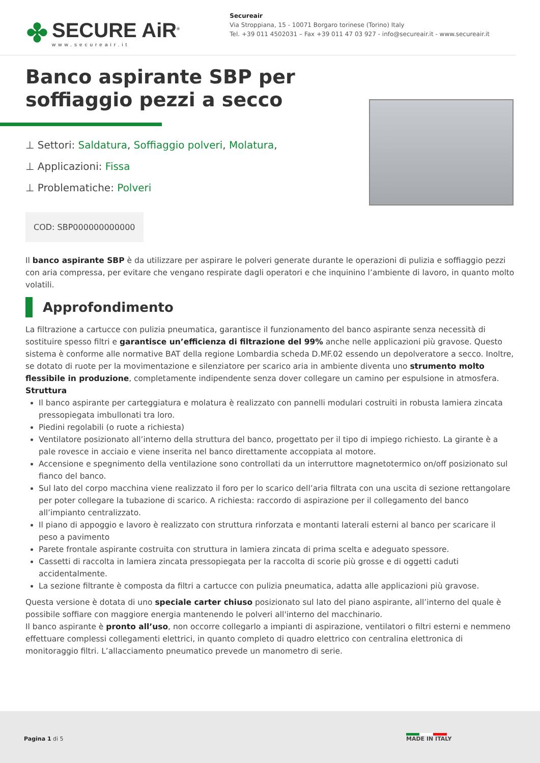✤
SECURE AiR<sup>®</sup>
www.secureair.it
Secureair
Via Stroppiana, 15 - 10071 Borgaro torinese (Torino) Italy
Tel. +39 011 4502031 – Fax +39 011 47 03 927 - info@secureair.it - www.secureair.it
Banco aspirante SBP per soffiaggio pezzi a secco
⊥ Settori: Saldatura, Soffiaggio polveri, Molatura,
⊥ Applicazioni: Fissa
⊥ Problematiche: Polveri
COD: SBP000000000000
Il banco aspirante SBP è da utilizzare per aspirare le polveri generate durante le operazioni di pulizia e soffiaggio pezzi con aria compressa, per evitare che vengano respirate dagli operatori e che inquinino l’ambiente di lavoro, in quanto molto volatili.
Approfondimento
La filtrazione a cartucce con pulizia pneumatica, garantisce il funzionamento del banco aspirante senza necessità di sostituire spesso filtri e garantisce un’efficienza di filtrazione del 99% anche nelle applicazioni più gravose. Questo sistema è conforme alle normative BAT della regione Lombardia scheda D.MF.02 essendo un depolveratore a secco. Inoltre, se dotato di ruote per la movimentazione e silenziatore per scarico aria in ambiente diventa uno strumento molto flessibile in produzione, completamente indipendente senza dover collegare un camino per espulsione in atmosfera.
Struttura
Il banco aspirante per carteggiatura e molatura è realizzato con pannelli modulari costruiti in robusta lamiera zincata pressopiegata imbullonati tra loro.
Piedini regolabili (o ruote a richiesta)
Ventilatore posizionato all’interno della struttura del banco, progettato per il tipo di impiego richiesto. La girante è a pale rovesce in acciaio e viene inserita nel banco direttamente accoppiata al motore.
Accensione e spegnimento della ventilazione sono controllati da un interruttore magnetotermico on/off posizionato sul fianco del banco.
Sul lato del corpo macchina viene realizzato il foro per lo scarico dell’aria filtrata con una uscita di sezione rettangolare per poter collegare la tubazione di scarico. A richiesta: raccordo di aspirazione per il collegamento del banco all’impianto centralizzato.
Il piano di appoggio e lavoro è realizzato con struttura rinforzata e montanti laterali esterni al banco per scaricare il peso a pavimento
Parete frontale aspirante costruita con struttura in lamiera zincata di prima scelta e adeguato spessore.
Cassetti di raccolta in lamiera zincata pressopiegata per la raccolta di scorie più grosse e di oggetti caduti accidentalmente.
La sezione filtrante è composta da filtri a cartucce con pulizia pneumatica, adatta alle applicazioni più gravose.
Questa versione è dotata di uno speciale carter chiuso posizionato sul lato del piano aspirante, all’interno del quale è possibile soffiare con maggiore energia mantenendo le polveri all'interno del macchinario.
Il banco aspirante è pronto all’uso, non occorre collegarlo a impianti di aspirazione, ventilatori o filtri esterni e nemmeno effettuare complessi collegamenti elettrici, in quanto completo di quadro elettrico con centralina elettronica di monitoraggio filtri. L’allacciamento pneumatico prevede un manometro di serie.
Pagina 1 di 5 MADE IN ITALY